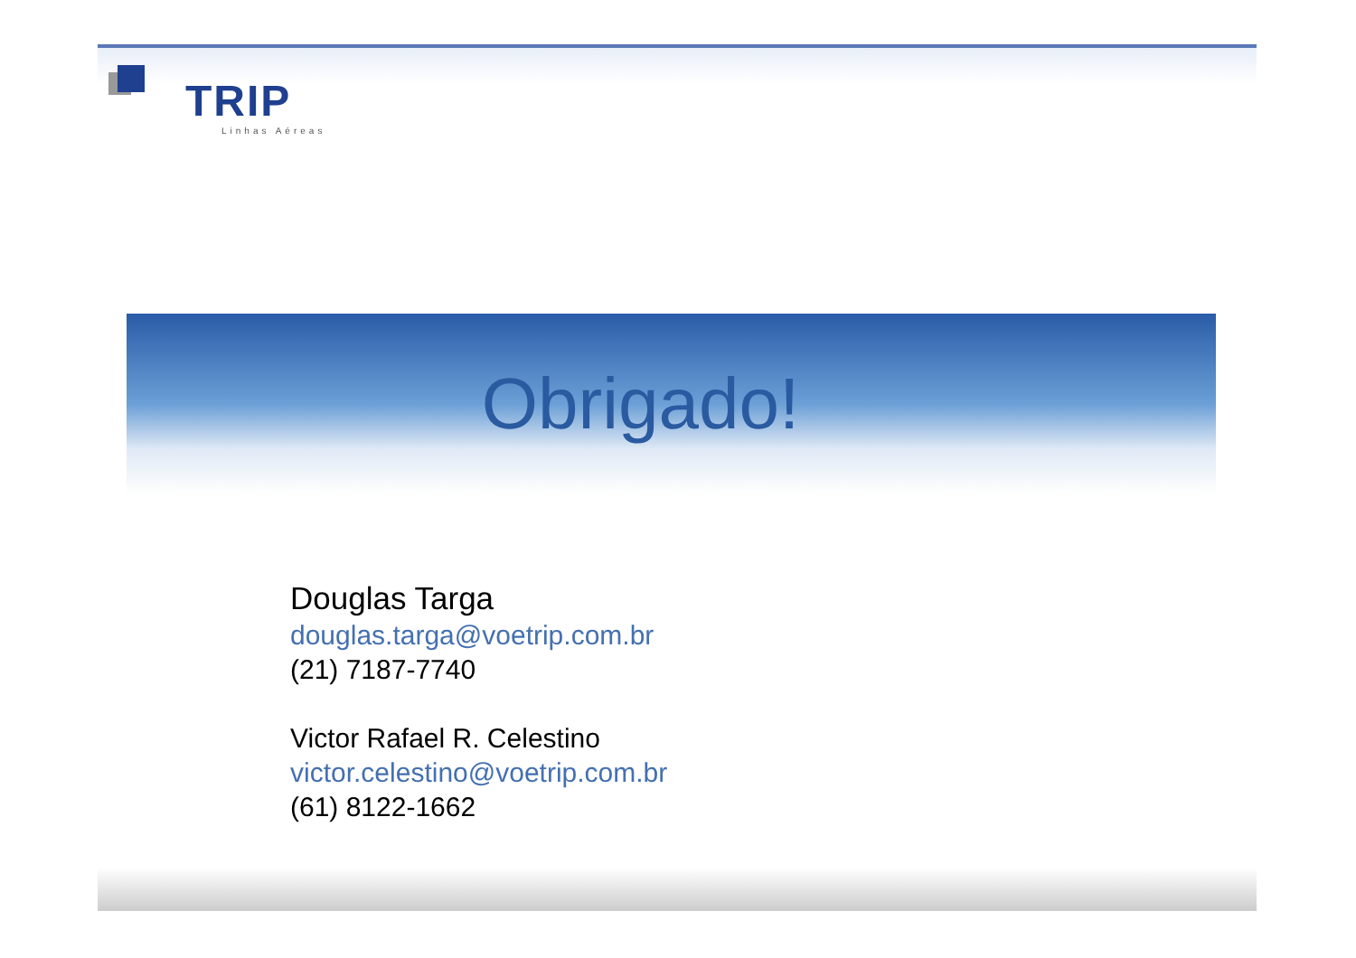TRIP
Linhas Aéreas
Obrigado!
Douglas Targa
douglas.targa@voetrip.com.br
(21) 7187-7740
Victor Rafael R. Celestino
victor.celestino@voetrip.com.br
(61) 8122-1662